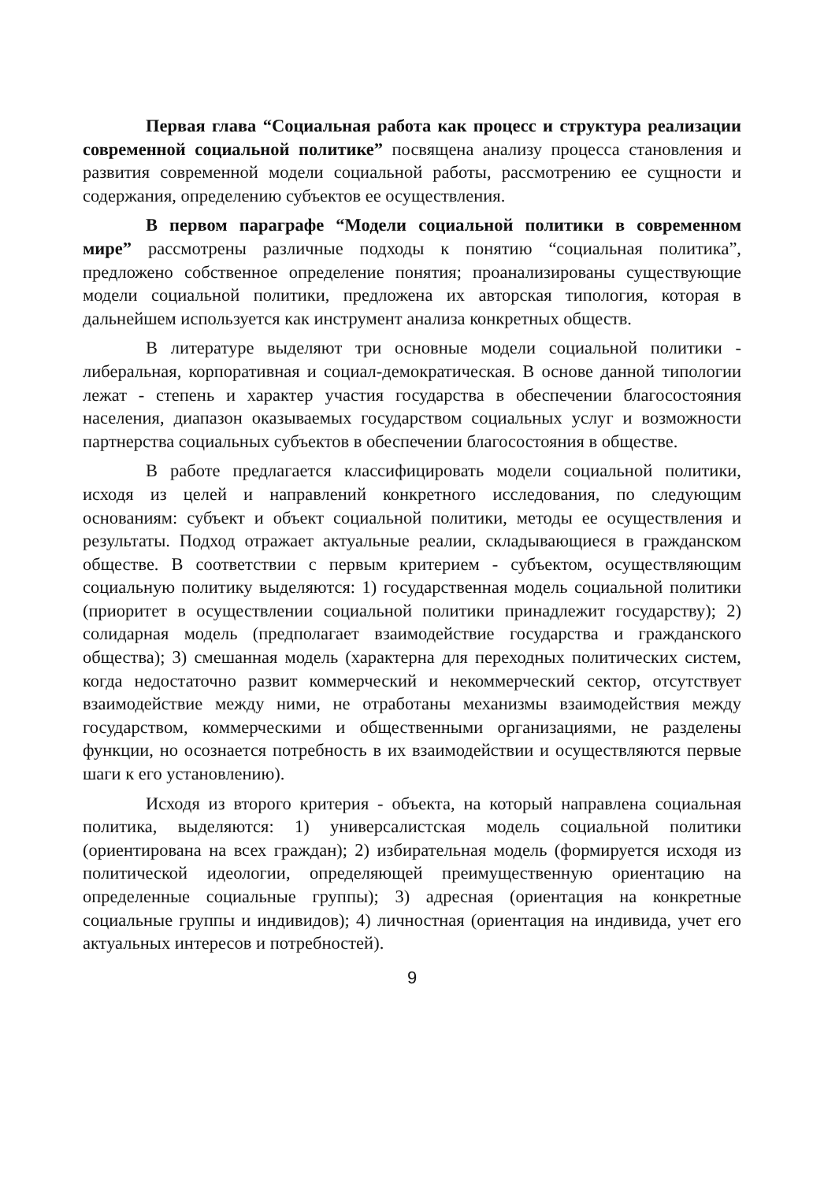Первая глава “Социальная работа как процесс и структура реализации современной социальной политике” посвящена анализу процесса становления и развития современной модели социальной работы, рассмотрению ее сущности и содержания, определению субъектов ее осуществления.
В первом параграфе “Модели социальной политики в современном мире” рассмотрены различные подходы к понятию “социальная политика”, предложено собственное определение понятия; проанализированы существующие модели социальной политики, предложена их авторская типология, которая в дальнейшем используется как инструмент анализа конкретных обществ.
В литературе выделяют три основные модели социальной политики - либеральная, корпоративная и социал-демократическая. В основе данной типологии лежат - степень и характер участия государства в обеспечении благосостояния населения, диапазон оказываемых государством социальных услуг и возможности партнерства социальных субъектов в обеспечении благосостояния в обществе.
В работе предлагается классифицировать модели социальной политики, исходя из целей и направлений конкретного исследования, по следующим основаниям: субъект и объект социальной политики, методы ее осуществления и результаты. Подход отражает актуальные реалии, складывающиеся в гражданском обществе. В соответствии с первым критерием - субъектом, осуществляющим социальную политику выделяются: 1) государственная модель социальной политики (приоритет в осуществлении социальной политики принадлежит государству); 2) солидарная модель (предполагает взаимодействие государства и гражданского общества); 3) смешанная модель (характерна для переходных политических систем, когда недостаточно развит коммерческий и некоммерческий сектор, отсутствует взаимодействие между ними, не отработаны механизмы взаимодействия между государством, коммерческими и общественными организациями, не разделены функции, но осознается потребность в их взаимодействии и осуществляются первые шаги к его установлению).
Исходя из второго критерия - объекта, на который направлена социальная политика, выделяются: 1) универсалистская модель социальной политики (ориентирована на всех граждан); 2) избирательная модель (формируется исходя из политической идеологии, определяющей преимущественную ориентацию на определенные социальные группы); 3) адресная (ориентация на конкретные социальные группы и индивидов); 4) личностная (ориентация на индивида, учет его актуальных интересов и потребностей).
9